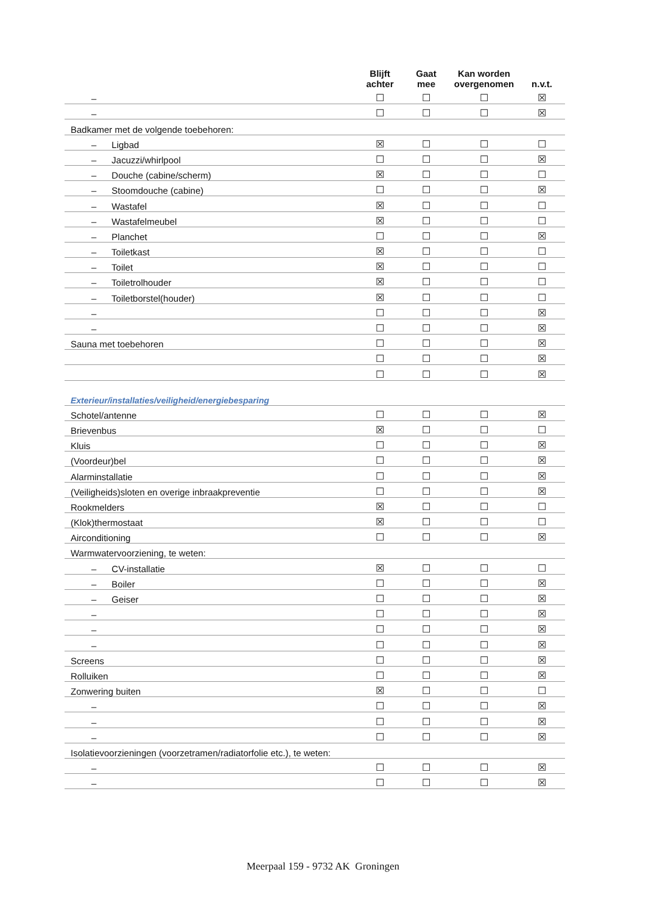| | Blijft achter | Gaat mee | Kan worden overgenomen | n.v.t. |
| --- | --- | --- | --- | --- |
| – | ☐ | ☐ | ☐ | ☒ |
| – | ☐ | ☐ | ☐ | ☒ |
| Badkamer met de volgende toebehoren: | | | | |
| – Ligbad | ☒ | ☐ | ☐ | ☐ |
| – Jacuzzi/whirlpool | ☐ | ☐ | ☐ | ☒ |
| – Douche (cabine/scherm) | ☒ | ☐ | ☐ | ☐ |
| – Stoomdouche (cabine) | ☐ | ☐ | ☐ | ☒ |
| – Wastafel | ☒ | ☐ | ☐ | ☐ |
| – Wastafelmeubel | ☒ | ☐ | ☐ | ☐ |
| – Planchet | ☐ | ☐ | ☐ | ☒ |
| – Toiletkast | ☒ | ☐ | ☐ | ☐ |
| – Toilet | ☒ | ☐ | ☐ | ☐ |
| – Toiletrolhouder | ☒ | ☐ | ☐ | ☐ |
| – Toiletborstel(houder) | ☒ | ☐ | ☐ | ☐ |
| – | ☐ | ☐ | ☐ | ☒ |
| – | ☐ | ☐ | ☐ | ☒ |
| Sauna met toebehoren | ☐ | ☐ | ☐ | ☒ |
| | ☐ | ☐ | ☐ | ☒ |
| | ☐ | ☐ | ☐ | ☒ |
| Exterieur/installaties/veiligheid/energiebesparing | | | | |
| Schotel/antenne | ☐ | ☐ | ☐ | ☒ |
| Brievenbus | ☒ | ☐ | ☐ | ☐ |
| Kluis | ☐ | ☐ | ☐ | ☒ |
| (Voordeur)bel | ☐ | ☐ | ☐ | ☒ |
| Alarminstallatie | ☐ | ☐ | ☐ | ☒ |
| (Veiligheids)sloten en overige inbraakpreventie | ☐ | ☐ | ☐ | ☒ |
| Rookmelders | ☒ | ☐ | ☐ | ☐ |
| (Klok)thermostaat | ☒ | ☐ | ☐ | ☐ |
| Airconditioning | ☐ | ☐ | ☐ | ☒ |
| Warmwatervoorziening, te weten: | | | | |
| – CV-installatie | ☒ | ☐ | ☐ | ☐ |
| – Boiler | ☐ | ☐ | ☐ | ☒ |
| – Geiser | ☐ | ☐ | ☐ | ☒ |
| – | ☐ | ☐ | ☐ | ☒ |
| – | ☐ | ☐ | ☐ | ☒ |
| – | ☐ | ☐ | ☐ | ☒ |
| Screens | ☐ | ☐ | ☐ | ☒ |
| Rolluiken | ☐ | ☐ | ☐ | ☒ |
| Zonwering buiten | ☒ | ☐ | ☐ | ☐ |
| – | ☐ | ☐ | ☐ | ☒ |
| – | ☐ | ☐ | ☐ | ☒ |
| – | ☐ | ☐ | ☐ | ☒ |
| Isolatievoorzieningen (voorzetramen/radiatorfolie etc.), te weten: | | | | |
| – | ☐ | ☐ | ☐ | ☒ |
| – | ☐ | ☐ | ☐ | ☒ |
Meerpaal 159 - 9732 AK Groningen